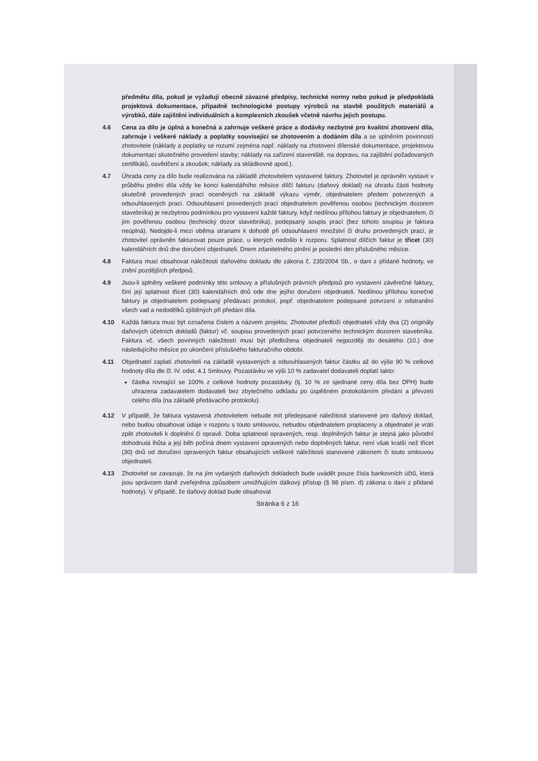předmětu díla, pokud je vyžadují obecně závazné předpisy, technické normy nebo pokud je předpokládá projektová dokumentace, případně technologické postupy výrobců na stavbě použitých materiálů a výrobků, dále zajištění individuálních a komplexních zkoušek včetně návrhu jejich postupu.
4.6 Cena za dílo je úplná a konečná a zahrnuje veškeré práce a dodávky nezbytné pro kvalitní zhotovení díla, zahrnuje i veškeré náklady a poplatky související se zhotovením a dodáním díla a se splněním povinností zhotovitele (náklady a poplatky se rozumí zejména např. náklady na zhotovení dílenské dokumentace, projektovou dokumentaci skutečného provedení stavby; náklady na zařízení staveniště, na dopravu, na zajištění požadovaných certifikátů, osvědčení a zkoušek; náklady za skládkovné apod.).
4.7 Úhrada ceny za dílo bude realizována na základě zhotovitelem vystavené faktury. Zhotovitel je oprávněn vystavit v průběhu plnění díla vždy ke konci kalendářního měsíce dílčí fakturu (daňový doklad) na úhradu části hodnoty skutečně provedených prací oceněných na základě výkazu výměr, objednatelem předem potvrzených a odsouhlasených prací. Odsouhlasení provedených prací objednatelem pověřenou osobou (technickým dozorem stavebníka) je nezbytnou podmínkou pro vystavení každé faktury, když nedílnou přílohou faktury je objednatelem, či jím pověřenou osobou (technický dozor stavebníka), podepsaný soupis prací (bez tohoto soupisu je faktura neúplná). Nedojde-li mezi oběma stranami k dohodě při odsouhlasení množství či druhu provedených prací, je zhotovitel oprávněn fakturovat pouze práce, u kterých nedošlo k rozporu. Splatnost dílčích faktur je třicet (30) kalendářních dnů dne doručení objednateli. Dnem zdanitelného plnění je poslední den příslušného měsíce.
4.8 Faktura musí obsahovat náležitosti daňového dokladu dle zákona č. 235/2004 Sb., o dani z přidané hodnoty, ve znění pozdějších předpisů.
4.9 Jsou-li splněny veškeré podmínky této smlouvy a příslušných právních předpisů pro vystavení závěrečné faktury, činí její splatnost třicet (30) kalendářních dnů ode dne jejího doručení objednateli. Nedílnou přílohou konečné faktury je objednatelem podepsaný předávací protokol, popř. objednatelem podepsané potvrzení o odstranění všech vad a nedodělků zjištěných při předání díla.
4.10 Každá faktura musí být označena číslem a názvem projektu. Zhotovitel předloží objednateli vždy dva (2) originály daňových účetních dokladů (faktur) vč. soupisu provedených prací potvrzeného technickým dozorem stavebníka. Faktura vč. všech povinných náležitostí musí být předložena objednateli nejpozději do desátého (10.) dne následujícího měsíce po ukončení příslušného fakturačního období.
4.11 Objednatel zaplatí zhotoviteli na základě vystavených a odsouhlasených faktur částku až do výše 90 % celkové hodnoty díla dle čl. IV. odst. 4.1 Smlouvy. Pozastávku ve výši 10 % zadavatel dodavateli doplatí takto:
částka rovnající se 100% z celkové hodnoty pozastávky (tj. 10 % ze sjednané ceny díla bez DPH) bude uhrazena zadavatelem dodavateli bez zbytečného odkladu po úspěšném protokolárním předání a převzetí celého díla (na základě předávacího protokolu).
4.12 V případě, že faktura vystavená zhotovitelem nebude mít předepsané náležitosti stanovené pro daňový doklad, nebo budou obsahovat údaje v rozporu s touto smlouvou, nebudou objednatelem proplaceny a objednatel je vrátí zpět zhotoviteli k doplnění či opravě. Doba splatnosti opravených, resp. doplněných faktur je stejná jako původní dohodnutá lhůta a její běh počíná dnem vystavení opravených nebo doplněných faktur, není však kratší než třicet (30) dnů od doručení opravených faktur obsahujících veškeré náležitosti stanovené zákonem či touto smlouvou objednateli.
4.13 Zhotovitel se zavazuje, že na jím vydaných daňových dokladech bude uvádět pouze čísla bankovních účtů, která jsou správcem daně zveřejněna způsobem umožňujícím dálkový přístup (§ 98 písm. d) zákona o dani z přidané hodnoty). V případě, že daňový doklad bude obsahovat
Stránka 6 z 16